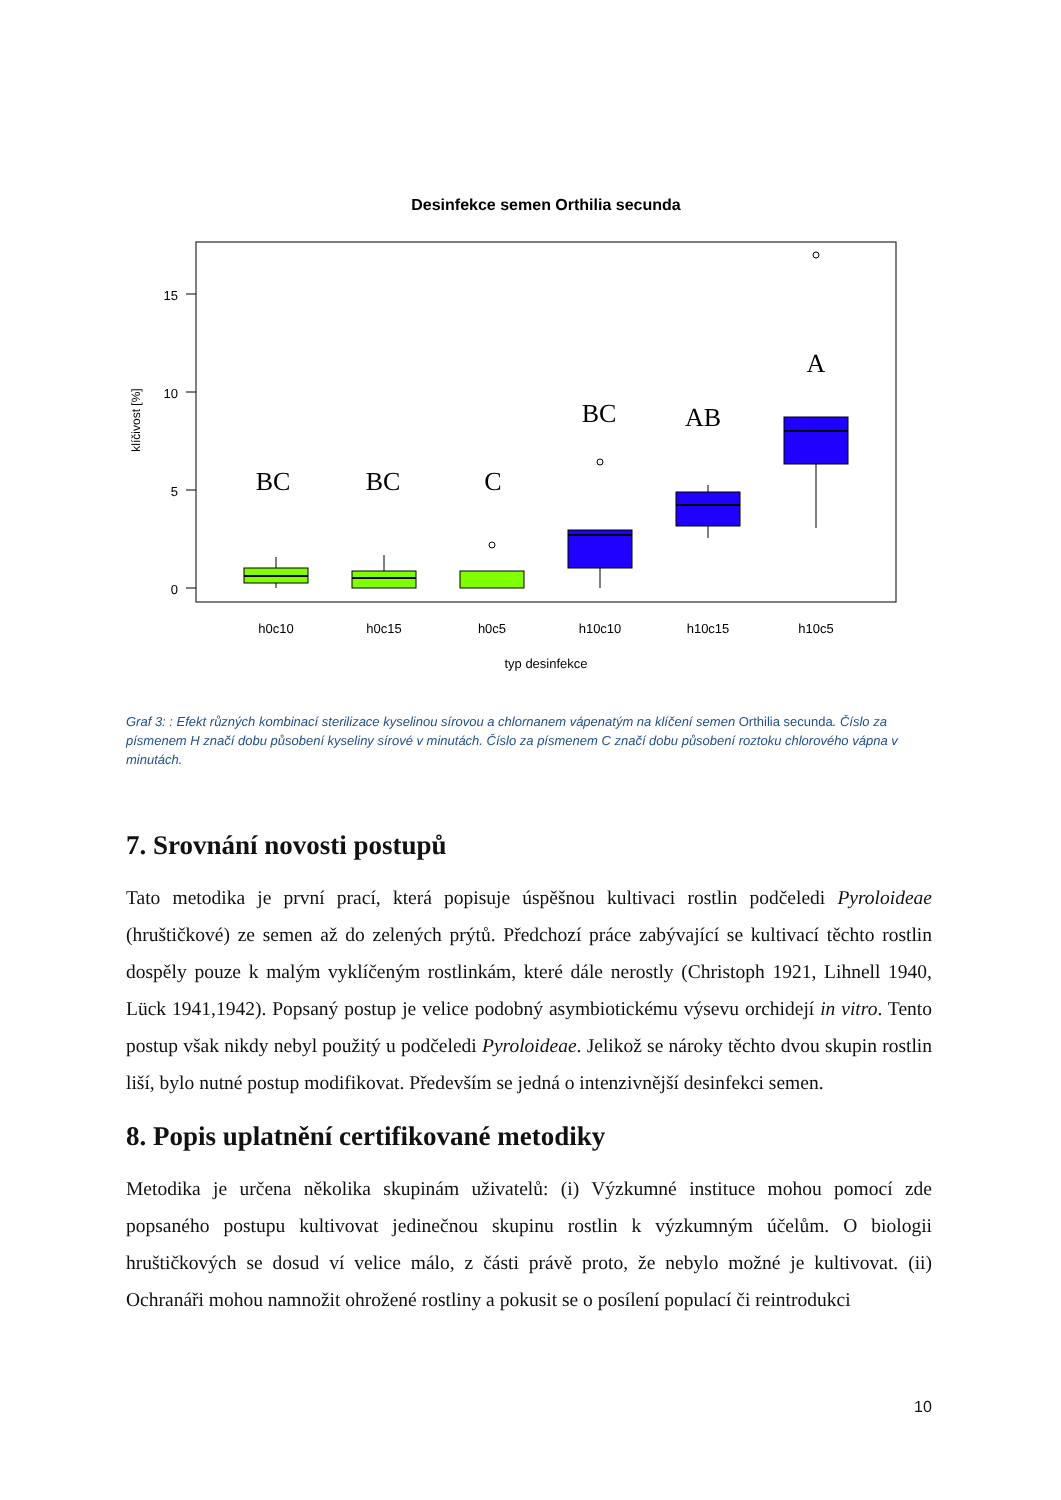Desinfekce semen Orthilia secunda
15
10
5
0
klíčivost [%]
BC
BC
C
BC
AB
A
h0c10
h0c15
h0c5
h10c10
h10c15
h10c5
typ desinfekce
Graf 3: : Efekt různých kombinací sterilizace kyselinou sírovou a chlornanem vápenatým na klíčení semen Orthilia secunda. Číslo za písmenem H značí dobu působení kyseliny sírové v minutách. Číslo za písmenem C značí dobu působení roztoku chlorového vápna v minutách.
7. Srovnání novosti postupů
Tato metodika je první prací, která popisuje úspěšnou kultivaci rostlin podčeledi Pyroloideae (hruštičkové) ze semen až do zelených prýtů. Předchozí práce zabývající se kultivací těchto rostlin dospěly pouze k malým vyklíčeným rostlinkám, které dále nerostly (Christoph 1921, Lihnell 1940, Lück 1941,1942). Popsaný postup je velice podobný asymbiotickému výsevu orchidejí in vitro. Tento postup však nikdy nebyl použitý u podčeledi Pyroloideae. Jelikož se nároky těchto dvou skupin rostlin liší, bylo nutné postup modifikovat. Především se jedná o intenzivnější desinfekci semen.
8. Popis uplatnění certifikované metodiky
Metodika je určena několika skupinám uživatelů: (i) Výzkumné instituce mohou pomocí zde popsaného postupu kultivovat jedinečnou skupinu rostlin k výzkumným účelům. O biologii hruštičkových se dosud ví velice málo, z části právě proto, že nebylo možné je kultivovat. (ii) Ochranáři mohou namnožit ohrožené rostliny a pokusit se o posílení populací či reintrodukci
10